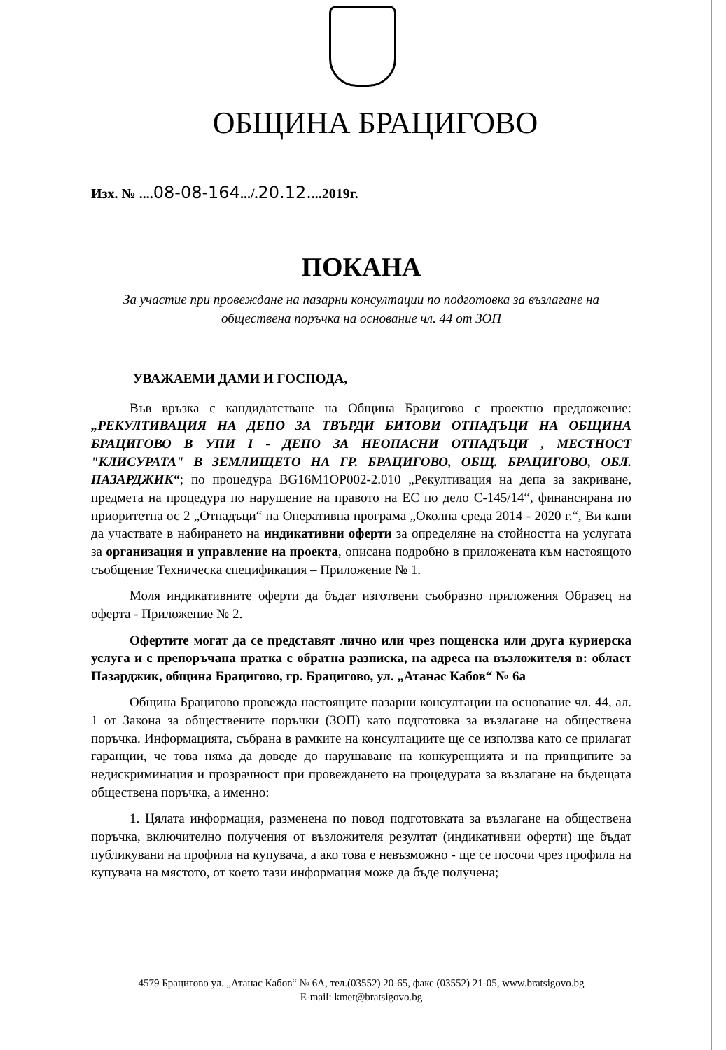ОБЩИНА БРАЦИГОВО
Изх. № ....08-08-164.../.20.12....2019г.
ПОКАНА
За участие при провеждане на пазарни консултации по подготовка за възлагане на обществена поръчка на основание чл. 44 от ЗОП
УВАЖАЕМИ ДАМИ И ГОСПОДА,
Във връзка с кандидатстване на Община Брацигово с проектно предложение: „РЕКУЛТИВАЦИЯ НА ДЕПО ЗА ТВЪРДИ БИТОВИ ОТПАДЪЦИ НА ОБЩИНА БРАЦИГОВО В УПИ I - ДЕПО ЗА НЕОПАСНИ ОТПАДЪЦИ , МЕСТНОСТ "КЛИСУРАТА" В ЗЕМЛИЩЕТО НА ГР. БРАЦИГОВО, ОБЩ. БРАЦИГОВО, ОБЛ. ПАЗАРДЖИК“; по процедура BG16M1OP002-2.010 „Рекултивация на депа за закриване, предмета на процедура по нарушение на правото на ЕС по дело С-145/14“, финансирана по приоритетна ос 2 „Отпадъци“ на Оперативна програма „Околна среда 2014 - 2020 г.“, Ви кани да участвате в набирането на индикативни оферти за определяне на стойността на услугата за организация и управление на проекта, описана подробно в приложената към настоящото съобщение Техническа спецификация – Приложение № 1.
Моля индикативните оферти да бъдат изготвени съобразно приложения Образец на оферта - Приложение № 2.
Офертите могат да се представят лично или чрез пощенска или друга куриерска услуга и с препоръчана пратка с обратна разписка, на адреса на възложителя в: област Пазарджик, община Брацигово, гр. Брацигово, ул. „Атанас Кабов“ № 6а
Община Брацигово провежда настоящите пазарни консултации на основание чл. 44, ал. 1 от Закона за обществените поръчки (ЗОП) като подготовка за възлагане на обществена поръчка. Информацията, събрана в рамките на консултациите ще се използва като се прилагат гаранции, че това няма да доведе до нарушаване на конкуренцията и на принципите за недискриминация и прозрачност при провеждането на процедурата за възлагане на бъдещата обществена поръчка, а именно:
1. Цялата информация, разменена по повод подготовката за възлагане на обществена поръчка, включително получения от възложителя резултат (индикативни оферти) ще бъдат публикувани на профила на купувача, а ако това е невъзможно - ще се посочи чрез профила на купувача на мястото, от което тази информация може да бъде получена;
4579 Брацигово ул. „Атанас Кабов“ № 6А, тел.(03552) 20-65, факс (03552) 21-05, www.bratsigovo.bg
E-mail: kmet@bratsigovo.bg